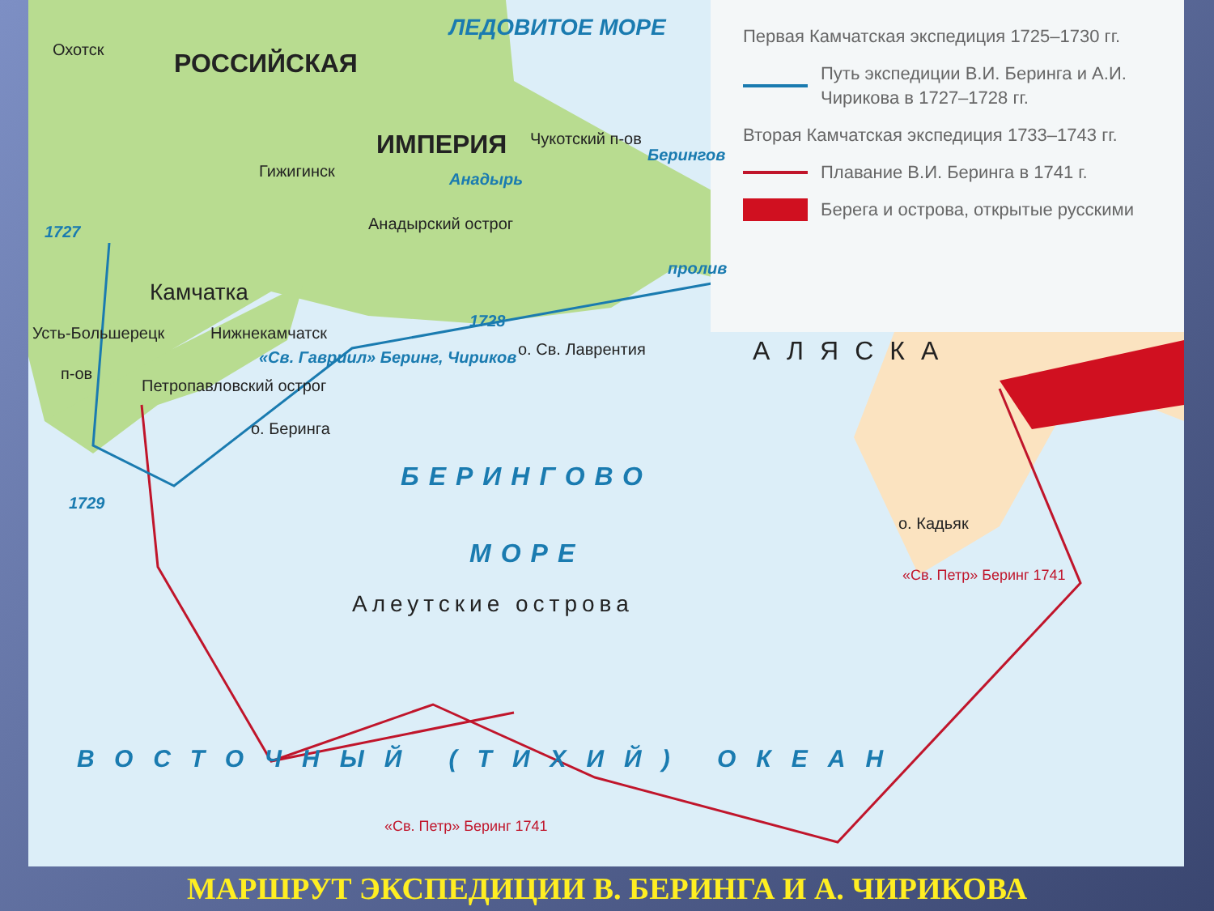Первая Камчатская экспедиция 1725–1730 гг.
Путь экспедиции В.И. Беринга и А.И. Чирикова в 1727–1728 гг.
Вторая Камчатская экспедиция 1733–1743 гг.
Плавание В.И. Беринга в 1741 г.
Берега и острова, открытые русскими
ЛЕДОВИТОЕ МОРЕ
Охотск РОССИЙСКАЯ
ИМПЕРИЯ Чукотский п-ов
Берингов
Гижигинск Анадырь
Анадырский острог
1727
пролив
Камчатка
Усть-Большерецк Нижнекамчатск
1728
«Св. Гавриил» Беринг, Чириков о. Св. Лаврентия АЛЯСКА
п-ов
Петропавловский острог
о. Беринга
БЕРИНГОВО
1729
о. Кадьяк
МОРЕ
Алеутские острова
«Св. Петр» Беринг 1741
ВОСТОЧНЫЙ (ТИХИЙ) ОКЕАН
«Св. Петр» Беринг 1741
МАРШРУТ ЭКСПЕДИЦИИ В. БЕРИНГА И А. ЧИРИКОВА